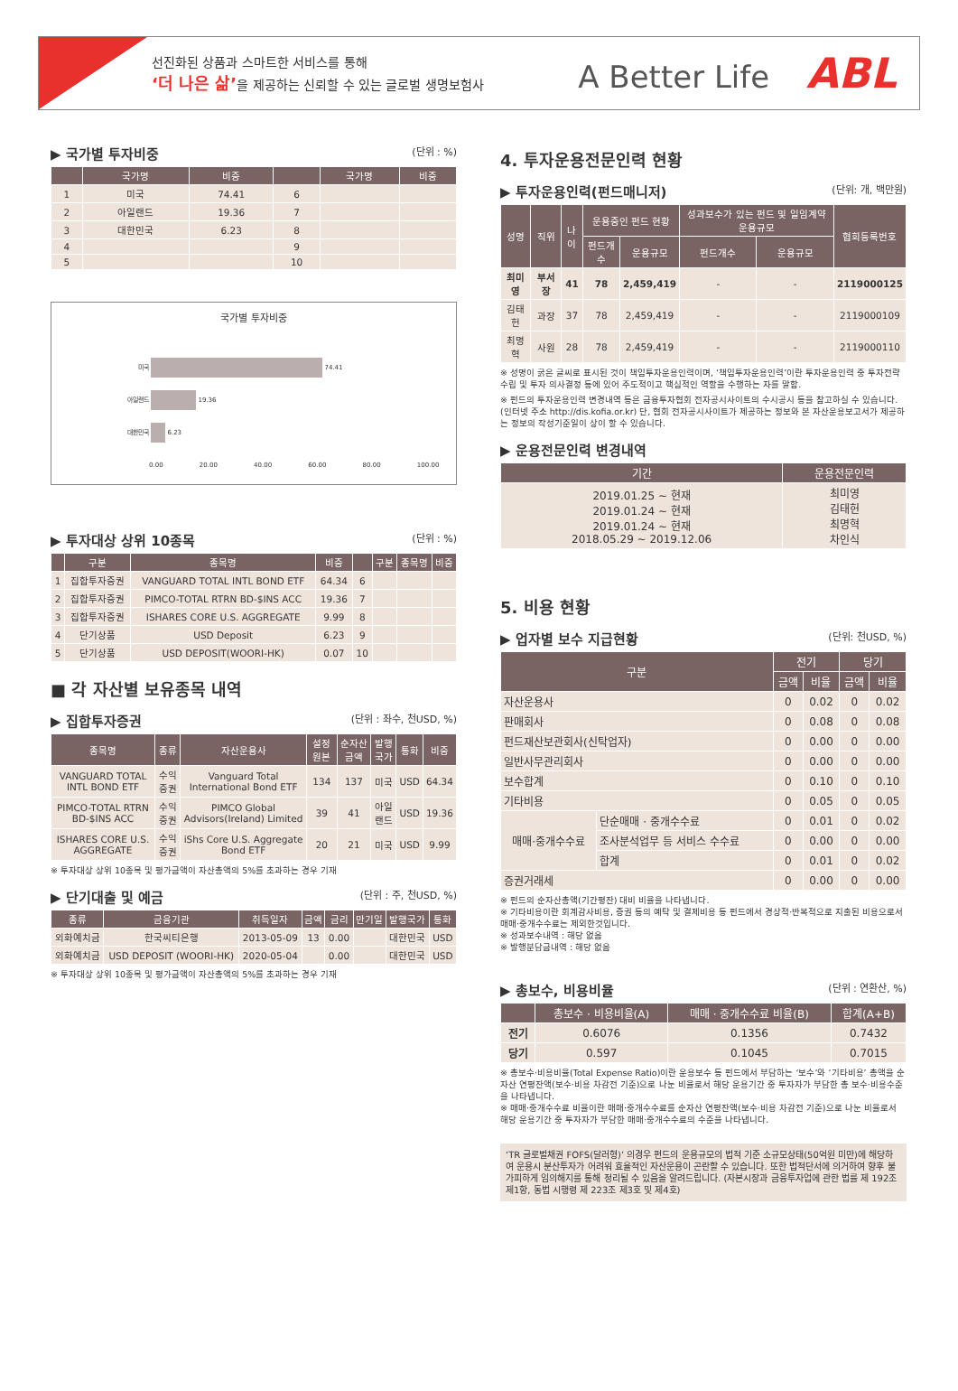선진화된 상품과 스마트한 서비스를 통해
‘더 나은 삶’을 제공하는 신뢰할 수 있는 글로벌 생명보험사
A Better Life ABL
▶ 국가별 투자비중 (단위 : %)
| | 국가명 | 비중 | | 국가명 | 비중 |
| --- | --- | --- | --- | --- | --- |
| 1 | 미국 | 74.41 | 6 | | |
| 2 | 아일랜드 | 19.36 | 7 | | |
| 3 | 대한민국 | 6.23 | 8 | | |
| 4 | | | 9 | | |
| 5 | | | 10 | | |
국가별 투자비중
미국 74.41
아일랜드 19.36
대한민국 6.23
0.00 20.00 40.00 60.00 80.00 100.00
▶ 투자대상 상위 10종목 (단위 : %)
| | 구분 | 종목명 | 비중 | | 구분 | 종목명 | 비중 |
| --- | --- | --- | --- | --- | --- | --- | --- |
| 1 | 집합투자증권 | VANGUARD TOTAL INTL BOND ETF | 64.34 | 6 | | | |
| 2 | 집합투자증권 | PIMCO-TOTAL RTRN BD-$INS ACC | 19.36 | 7 | | | |
| 3 | 집합투자증권 | ISHARES CORE U.S. AGGREGATE | 9.99 | 8 | | | |
| 4 | 단기상품 | USD Deposit | 6.23 | 9 | | | |
| 5 | 단기상품 | USD DEPOSIT(WOORI-HK) | 0.07 | 10 | | | |
■ 각 자산별 보유종목 내역
▶ 집합투자증권 (단위 : 좌수, 천USD, %)
| 종목명 | 종류 | 자산운용사 | 설정원본 | 순자산금액 | 발행국가 | 통화 | 비중 |
| --- | --- | --- | --- | --- | --- | --- | --- |
| VANGUARD TOTAL INTL BOND ETF | 수익증권 | Vanguard Total International Bond ETF | 134 | 137 | 미국 | USD | 64.34 |
| PIMCO-TOTAL RTRN BD-$INS ACC | 수익증권 | PIMCO Global Advisors(Ireland) Limited | 39 | 41 | 아일랜드 | USD | 19.36 |
| ISHARES CORE U.S. AGGREGATE | 수익증권 | iShs Core U.S. Aggregate Bond ETF | 20 | 21 | 미국 | USD | 9.99 |
※ 투자대상 상위 10종목 및 평가금액이 자산총액의 5%를 초과하는 경우 기재
▶ 단기대출 및 예금 (단위 : 주, 천USD, %)
| 종류 | 금융기관 | 취득일자 | 금액 | 금리 | 만기일 | 발행국가 | 통화 |
| --- | --- | --- | --- | --- | --- | --- | --- |
| 외화예치금 | 한국씨티은행 | 2013-05-09 | 13 | 0.00 | | 대한민국 | USD |
| 외화예치금 | USD DEPOSIT (WOORI-HK) | 2020-05-04 | | 0.00 | | 대한민국 | USD |
※ 투자대상 상위 10종목 및 평가금액이 자산총액의 5%를 초과하는 경우 기재
4. 투자운용전문인력 현황
▶ 투자운용인력(펀드매니저) (단위: 개, 백만원)
| 성명 | 직위 | 나이 | 운용중인 펀드 현황 | | 성과보수가 있는 펀드 및 일임계약 운용규모 | | 협회등록번호 |
| --- | --- | --- | --- | --- | --- | --- | --- |
| | | | 펀드개수 | 운용규모 | 펀드개수 | 운용규모 | |
| 최미영 | 부서장 | 41 | 78 | 2,459,419 | - | - | 2119000125 |
| 김태헌 | 과장 | 37 | 78 | 2,459,419 | - | - | 2119000109 |
| 최명혁 | 사원 | 28 | 78 | 2,459,419 | - | - | 2119000110 |
※ 성명이 굵은 글씨로 표시된 것이 책임투자운용인력이며, ‘책임투자운용인력’이란 투자운용인력 중 투자전략 수립 및 투자 의사결정 등에 있어 주도적이고 핵심적인 역할을 수행하는 자를 말함.
※ 펀드의 투자운용인력 변경내역 등은 금융투자협회 전자공시사이트의 수시공시 등을 참고하실 수 있습니다. (인터넷 주소 http://dis.kofia.or.kr) 단, 협회 전자공시사이트가 제공하는 정보와 본 자산운용보고서가 제공하는 정보의 작성기준일이 상이 할 수 있습니다.
▶ 운용전문인력 변경내역
| 기간 | 운용전문인력 |
| --- | --- |
| 2019.01.25 ~ 현재 2019.01.24 ~ 현재 2019.01.24 ~ 현재 2018.05.29 ~ 2019.12.06 | 최미영 김태헌 최명혁 차인식 |
5. 비용 현황
▶ 업자별 보수 지급현황 (단위: 천USD, %)
| 구분 | | 전기 | | 당기 | |
| --- | --- | --- | --- | --- | --- |
| | | 금액 | 비율 | 금액 | 비율 |
| 자산운용사 | | 0 | 0.02 | 0 | 0.02 |
| 판매회사 | | 0 | 0.08 | 0 | 0.08 |
| 펀드재산보관회사(신탁업자) | | 0 | 0.00 | 0 | 0.00 |
| 일반사무관리회사 | | 0 | 0.00 | 0 | 0.00 |
| 보수합계 | | 0 | 0.10 | 0 | 0.10 |
| 기타비용 | | 0 | 0.05 | 0 | 0.05 |
| 매매·중개수수료 | 단순매매 · 중개수수료 | 0 | 0.01 | 0 | 0.02 |
| | 조사분석업무 등 서비스 수수료 | 0 | 0.00 | 0 | 0.00 |
| | 합계 | 0 | 0.01 | 0 | 0.02 |
| 증권거래세 | | 0 | 0.00 | 0 | 0.00 |
※ 펀드의 순자산총액(기간평잔) 대비 비율을 나타냅니다.
※ 기타비용이란 회계감사비용, 증권 등의 예탁 및 결제비용 등 펀드에서 경상적·반복적으로 지출된 비용으로서 매매·중개수수료는 제외한것입니다.
※ 성과보수내역 : 해당 없음
※ 발행분담금내역 : 해당 없음
▶ 총보수, 비용비율 (단위 : 연환산, %)
| | 총보수 · 비용비율(A) | 매매 · 중개수수료 비율(B) | 합계(A+B) |
| --- | --- | --- | --- |
| 전기 | 0.6076 | 0.1356 | 0.7432 |
| 당기 | 0.597 | 0.1045 | 0.7015 |
※ 총보수·비용비율(Total Expense Ratio)이란 운용보수 등 펀드에서 부담하는 ‘보수’와 ‘기타비용’ 총액을 순자산 연평잔액(보수·비용 차감전 기준)으로 나눈 비율로서 해당 운용기간 중 투자자가 부담한 총 보수·비용수준을 나타냅니다.
※ 매매·중개수수료 비율이란 매매·중개수수료를 순자산 연평잔액(보수·비용 차감전 기준)으로 나눈 비율로서 해당 운용기간 중 투자자가 부담한 매매·중개수수료의 수준을 나타냅니다.
‘TR 글로벌채권 FOFS(달러형)’ 의경우 펀드의 운용규모의 법적 기준 소규모상태(50억원 미만)에 해당하여 운용시 분산투자가 어려워 효율적인 자산운용이 곤란할 수 있습니다. 또한 법적단서에 의거하여 향후 불가피하게 임의해지를 통해 정리될 수 있음을 알려드립니다. (자본시장과 금융투자업에 관한 법률 제 192조 제1항, 동법 시행령 제 223조 제3호 및 제4호)